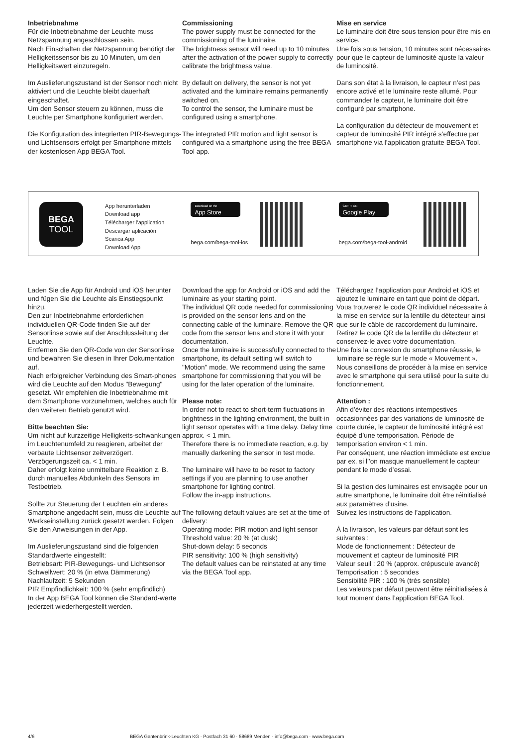Inbetriebnahme
Für die Inbetriebnahme der Leuchte muss Netzspannung angeschlossen sein.
Nach Einschalten der Netzspannung benötigt der Helligkeitssensor bis zu 10 Minuten, um den Helligkeitswert einzuregeln.
Im Auslieferungszustand ist der Sensor noch nicht aktiviert und die Leuchte bleibt dauerhaft eingeschaltet.
Um den Sensor steuern zu können, muss die Leuchte per Smartphone konfiguriert werden.
Die Konfiguration des integrierten PIR-Bewegungs- und Lichtsensors erfolgt per Smartphone mittels der kostenlosen App BEGA Tool.
Commissioning
The power supply must be connected for the commissioning of the luminaire.
The brightness sensor will need up to 10 minutes after the activation of the power supply to correctly calibrate the brightness value.
By default on delivery, the sensor is not yet activated and the luminaire remains permanently switched on.
To control the sensor, the luminaire must be configured using a smartphone.
The integrated PIR motion and light sensor is configured via a smartphone using the free BEGA Tool app.
Mise en service
Le luminaire doit être sous tension pour être mis en service.
Une fois sous tension, 10 minutes sont nécessaires pour que le capteur de luminosité ajuste la valeur de luminosité.
Dans son état à la livraison, le capteur n’est pas encore activé et le luminaire reste allumé. Pour commander le capteur, le luminaire doit être configuré par smartphone.
La configuration du détecteur de mouvement et capteur de luminosité PIR intégré s’effectue par smartphone via l’application gratuite BEGA Tool.
BEGA
TOOL
App herunterladen
Download app
Télécharger l’application
Descargar aplicación
Scarica App
Download App
Download on the
App Store
bega.com/bega-tool-ios
GET IT ON
Google Play
bega.com/bega-tool-android
Laden Sie die App für Android und iOS herunter und fügen Sie die Leuchte als Einstiegspunkt hinzu.
Den zur Inbetriebnahme erforderlichen individuellen QR-Code finden Sie auf der Sensorlinse sowie auf der Anschlussleitung der Leuchte.
Entfernen Sie den QR-Code von der Sensorlinse und bewahren Sie diesen in Ihrer Dokumentation auf.
Nach erfolgreicher Verbindung des Smart-phones wird die Leuchte auf den Modus "Bewegung" gesetzt. Wir empfehlen die Inbetriebnahme mit dem Smartphone vorzunehmen, welches auch für den weiteren Betrieb genutzt wird.
Bitte beachten Sie:
Um nicht auf kurzzeitige Helligkeits-schwankungen im Leuchtenumfeld zu reagieren, arbeitet der verbaute Lichtsensor zeitverzögert. Verzögerungszeit ca. < 1 min.
Daher erfolgt keine unmittelbare Reaktion z. B. durch manuelles Abdunkeln des Sensors im Testbetrieb.
Sollte zur Steuerung der Leuchten ein anderes Smartphone angedacht sein, muss die Leuchte auf Werkseinstellung zurück gesetzt werden. Folgen Sie den Anweisungen in der App.
Im Auslieferungszustand sind die folgenden Standardwerte eingestellt:
Betriebsart: PIR-Bewegungs- und Lichtsensor
Schwellwert: 20 % (in etwa Dämmerung)
Nachlaufzeit: 5 Sekunden
PIR Empfindlichkeit: 100 % (sehr empfindlich)
In der App BEGA Tool können die Standard-werte jederzeit wiederhergestellt werden.
Download the app for Android or iOS and add the luminaire as your starting point.
The individual QR code needed for commissioning is provided on the sensor lens and on the connecting cable of the luminaire. Remove the QR code from the sensor lens and store it with your documentation.
Once the luminaire is successfully connected to the smartphone, its default setting will switch to "Motion" mode. We recommend using the same smartphone for commissioning that you will be using for the later operation of the luminaire.
Please note:
In order not to react to short-term fluctuations in brightness in the lighting environment, the built-in light sensor operates with a time delay. Delay time approx. < 1 min.
Therefore there is no immediate reaction, e.g. by manually darkening the sensor in test mode.
The luminaire will have to be reset to factory settings if you are planning to use another smartphone for lighting control.
Follow the in-app instructions.
The following default values are set at the time of delivery:
Operating mode: PIR motion and light sensor
Threshold value: 20 % (at dusk)
Shut-down delay: 5 seconds
PIR sensitivity: 100 % (high sensitivity)
The default values can be reinstated at any time via the BEGA Tool app.
Téléchargez l’application pour Android et iOS et ajoutez le luminaire en tant que point de départ.
Vous trouverez le code QR individuel nécessaire à la mise en service sur la lentille du détecteur ainsi que sur le câble de raccordement du luminaire.
Retirez le code QR de la lentille du détecteur et conservez-le avec votre documentation.
Une fois la connexion du smartphone réussie, le luminaire se règle sur le mode « Mouvement ». Nous conseillons de procéder à la mise en service avec le smartphone qui sera utilisé pour la suite du fonctionnement.
Attention :
Afin d’éviter des réactions intempestives occasionnées par des variations de luminosité de courte durée, le capteur de luminosité intégré est équipé d’une temporisation. Période de temporisation environ < 1 min.
Par conséquent, une réaction immédiate est exclue par ex. si l’’on masque manuellement le capteur pendant le mode d’essai.
Si la gestion des luminaires est envisagée pour un autre smartphone, le luminaire doit être réinitialisé aux paramètres d’usine.
Suivez les instructions de l’application.
À la livraison, les valeurs par défaut sont les suivantes :
Mode de fonctionnement : Détecteur de mouvement et capteur de luminosité PIR
Valeur seuil : 20 % (approx. crépuscule avancé)
Temporisation : 5 secondes
Sensibilité PIR : 100 % (très sensible)
Les valeurs par défaut peuvent être réinitialisées à tout moment dans l’application BEGA Tool.
4/6 BEGA Gantenbrink-Leuchten KG · Postfach 31 60 · 58689 Menden · info@bega.com · www.bega.com